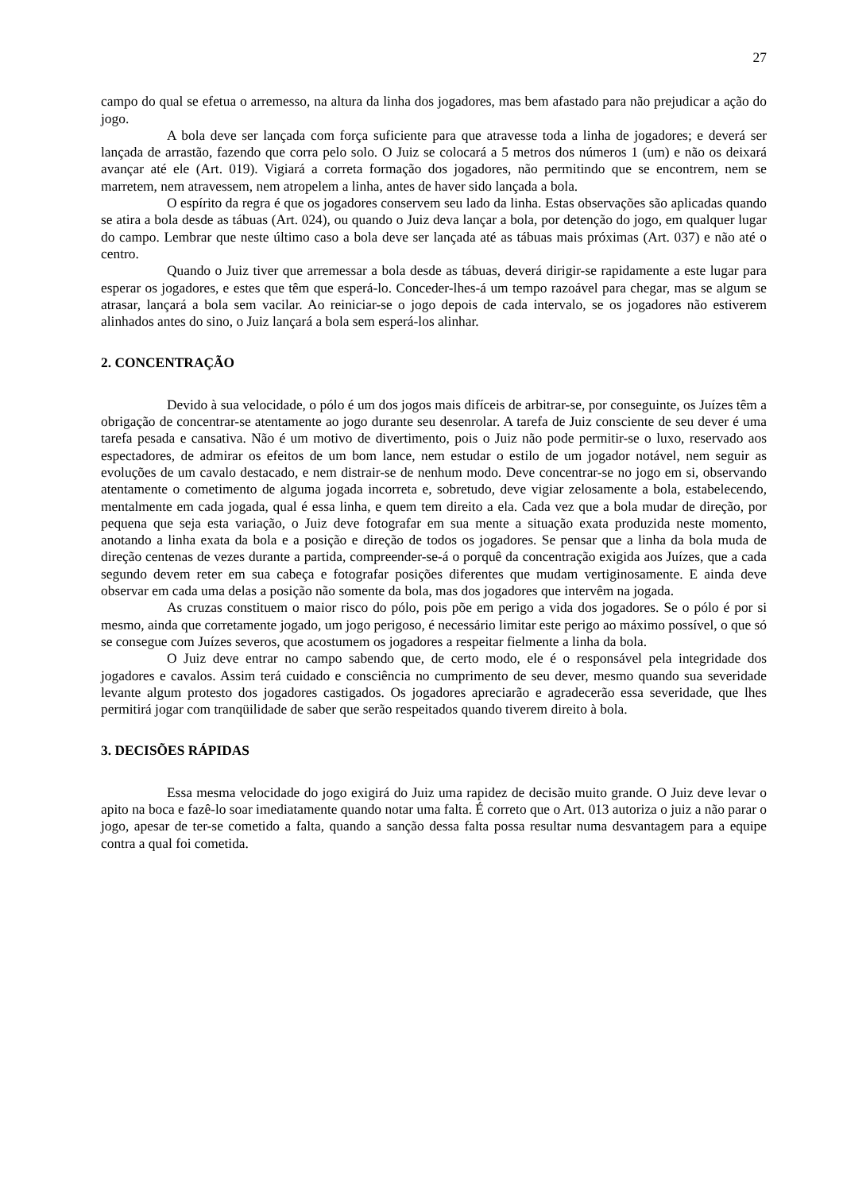27
campo do qual se efetua o arremesso, na altura da linha dos jogadores, mas bem afastado para não prejudicar a ação do jogo.
A bola deve ser lançada com força suficiente para que atravesse toda a linha de jogadores; e deverá ser lançada de arrastão, fazendo que corra pelo solo. O Juiz se colocará a 5 metros dos números 1 (um) e não os deixará avançar até ele (Art. 019). Vigiará a correta formação dos jogadores, não permitindo que se encontrem, nem se marretem, nem atravessem, nem atropelem a linha, antes de haver sido lançada a bola.
O espírito da regra é que os jogadores conservem seu lado da linha. Estas observações são aplicadas quando se atira a bola desde as tábuas (Art. 024), ou quando o Juiz deva lançar a bola, por detenção do jogo, em qualquer lugar do campo. Lembrar que neste último caso a bola deve ser lançada até as tábuas mais próximas (Art. 037) e não até o centro.
Quando o Juiz tiver que arremessar a bola desde as tábuas, deverá dirigir-se rapidamente a este lugar para esperar os jogadores, e estes que têm que esperá-lo. Conceder-lhes-á um tempo razoável para chegar, mas se algum se atrasar, lançará a bola sem vacilar. Ao reiniciar-se o jogo depois de cada intervalo, se os jogadores não estiverem alinhados antes do sino, o Juiz lançará a bola sem esperá-los alinhar.
2. CONCENTRAÇÃO
Devido à sua velocidade, o pólo é um dos jogos mais difíceis de arbitrar-se, por conseguinte, os Juízes têm a obrigação de concentrar-se atentamente ao jogo durante seu desenrolar. A tarefa de Juiz consciente de seu dever é uma tarefa pesada e cansativa. Não é um motivo de divertimento, pois o Juiz não pode permitir-se o luxo, reservado aos espectadores, de admirar os efeitos de um bom lance, nem estudar o estilo de um jogador notável, nem seguir as evoluções de um cavalo destacado, e nem distrair-se de nenhum modo. Deve concentrar-se no jogo em si, observando atentamente o cometimento de alguma jogada incorreta e, sobretudo, deve vigiar zelosamente a bola, estabelecendo, mentalmente em cada jogada, qual é essa linha, e quem tem direito a ela. Cada vez que a bola mudar de direção, por pequena que seja esta variação, o Juiz deve fotografar em sua mente a situação exata produzida neste momento, anotando a linha exata da bola e a posição e direção de todos os jogadores. Se pensar que a linha da bola muda de direção centenas de vezes durante a partida, compreender-se-á o porquê da concentração exigida aos Juízes, que a cada segundo devem reter em sua cabeça e fotografar posições diferentes que mudam vertiginosamente. E ainda deve observar em cada uma delas a posição não somente da bola, mas dos jogadores que intervêm na jogada.
As cruzas constituem o maior risco do pólo, pois põe em perigo a vida dos jogadores. Se o pólo é por si mesmo, ainda que corretamente jogado, um jogo perigoso, é necessário limitar este perigo ao máximo possível, o que só se consegue com Juízes severos, que acostumem os jogadores a respeitar fielmente a linha da bola.
O Juiz deve entrar no campo sabendo que, de certo modo, ele é o responsável pela integridade dos jogadores e cavalos. Assim terá cuidado e consciência no cumprimento de seu dever, mesmo quando sua severidade levante algum protesto dos jogadores castigados. Os jogadores apreciarão e agradecerão essa severidade, que lhes permitirá jogar com tranqüilidade de saber que serão respeitados quando tiverem direito à bola.
3. DECISÕES RÁPIDAS
Essa mesma velocidade do jogo exigirá do Juiz uma rapidez de decisão muito grande. O Juiz deve levar o apito na boca e fazê-lo soar imediatamente quando notar uma falta. É correto que o Art. 013 autoriza o juiz a não parar o jogo, apesar de ter-se cometido a falta, quando a sanção dessa falta possa resultar numa desvantagem para a equipe contra a qual foi cometida.